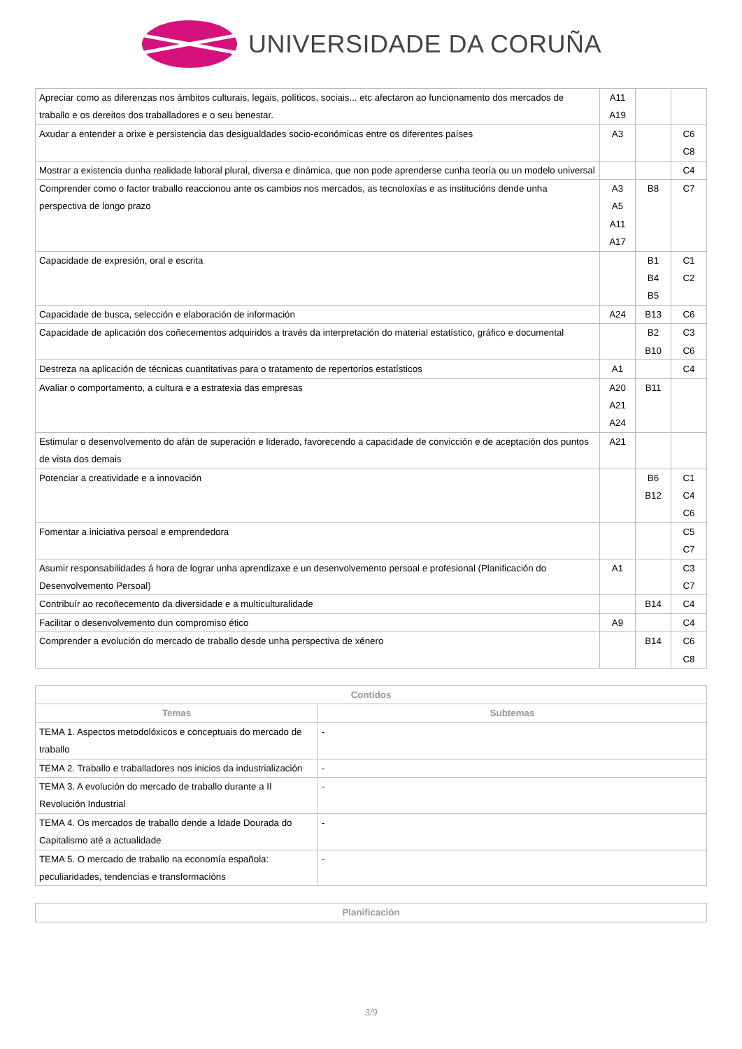UNIVERSIDADE DA CORUÑA
| Apreciar como as diferenzas nos ámbitos culturais, legais, políticos, sociais... etc afectaron ao funcionamento dos mercados de traballo e os dereitos dos traballadores e o seu benestar. | A11 A19 | | |
| Axudar a entender a orixe e persistencia das desigualdades socio-económicas entre os diferentes países | A3 | | C6 C8 |
| Mostrar a existencia dunha realidade laboral plural, diversa e dinámica, que non pode aprenderse cunha teoría ou un modelo universal | | | C4 |
| Comprender como o factor traballo reaccionou ante os cambios nos mercados, as tecnoloxías e as institucións dende unha perspectiva de longo prazo | A3 A5 A11 A17 | B8 | C7 |
| Capacidade de expresión, oral e escrita | | B1 B4 B5 | C1 C2 |
| Capacidade de busca, selección e elaboración de información | A24 | B13 | C6 |
| Capacidade de aplicación dos coñecementos adquiridos a través da interpretación do material estatístico, gráfico e documental | | B2 B10 | C3 C6 |
| Destreza na aplicación de técnicas cuantitativas para o tratamento de repertorios estatísticos | A1 | | C4 |
| Avaliar o comportamento, a cultura e a estratexia das empresas | A20 A21 A24 | B11 | |
| Estimular o desenvolvemento do afán de superación e liderado, favorecendo a capacidade de convicción e de aceptación dos puntos de vista dos demais | A21 | | |
| Potenciar a creatividade e a innovación | | B6 B12 | C1 C4 C6 |
| Fomentar a iniciativa persoal e emprendedora | | | C5 C7 |
| Asumir responsabilidades á hora de lograr unha aprendizaxe e un desenvolvemento persoal e profesional (Planificación do Desenvolvemento Persoal) | A1 | | C3 C7 |
| Contribuír ao recoñecemento da diversidade e a multiculturalidade | | B14 | C4 |
| Facilitar o desenvolvemento dun compromiso ético | A9 | | C4 |
| Comprender a evolución do mercado de traballo desde unha perspectiva de xénero | | B14 | C6 C8 |
| Contidos | |
| --- | --- |
| Temas | Subtemas |
| TEMA 1. Aspectos metodolóxicos e conceptuais do mercado de traballo | - |
| TEMA 2. Traballo e traballadores nos inicios da industrialización | - |
| TEMA 3. A evolución do mercado de traballo durante a II Revolución Industrial | - |
| TEMA 4. Os mercados de traballo dende a Idade Dourada do Capitalismo até a actualidade | - |
| TEMA 5. O mercado de traballo na economía española: peculiaridades, tendencias e transformacións | - |
| Planificación |
| --- |
3/9